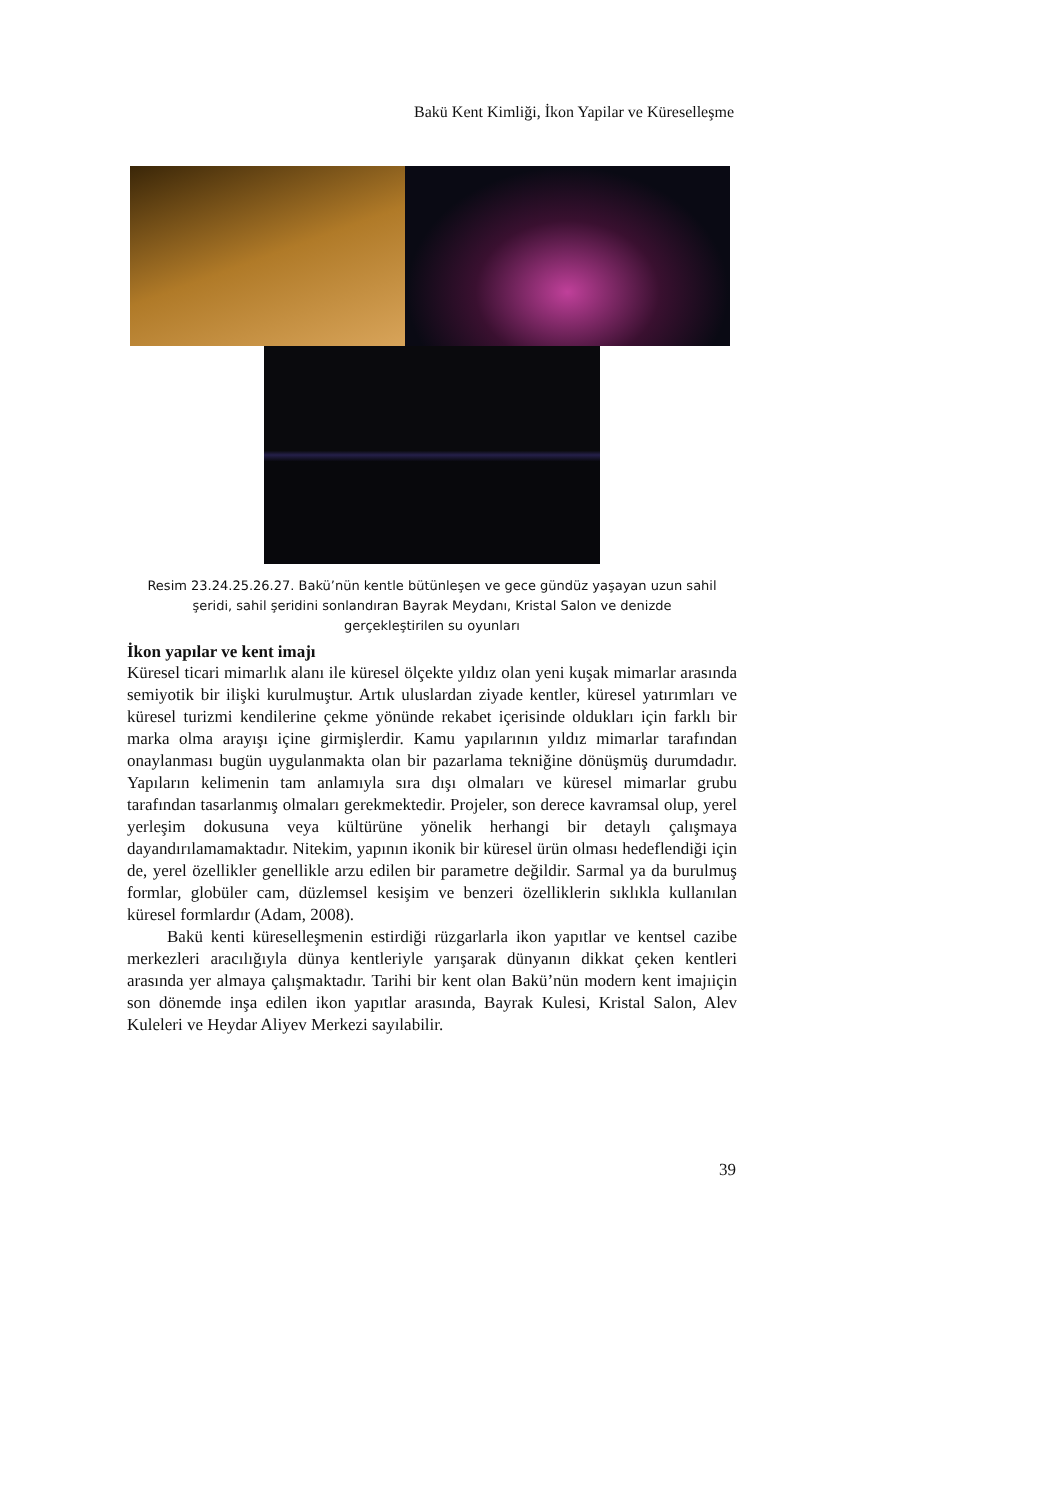Bakü Kent Kimliği, İkon Yapilar ve Küreselleşme
Resim 23.24.25.26.27. Bakü’nün kentle bütünleşen ve gece gündüz yaşayan uzun sahil şeridi, sahil şeridini sonlandıran Bayrak Meydanı, Kristal Salon ve denizde gerçekleştirilen su oyunları
İkon yapılar ve kent imajı
Küresel ticari mimarlık alanı ile küresel ölçekte yıldız olan yeni kuşak mimarlar arasında semiyotik bir ilişki kurulmuştur. Artık uluslardan ziyade kentler, küresel yatırımları ve küresel turizmi kendilerine çekme yönünde rekabet içerisinde oldukları için farklı bir marka olma arayışı içine girmişlerdir. Kamu yapılarının yıldız mimarlar tarafından onaylanması bugün uygulanmakta olan bir pazarlama tekniğine dönüşmüş durumdadır. Yapıların kelimenin tam anlamıyla sıra dışı olmaları ve küresel mimarlar grubu tarafından tasarlanmış olmaları gerekmektedir. Projeler, son derece kavramsal olup, yerel yerleşim dokusuna veya kültürüne yönelik herhangi bir detaylı çalışmaya dayandırılamamaktadır. Nitekim, yapının ikonik bir küresel ürün olması hedeflendiği için de, yerel özellikler genellikle arzu edilen bir parametre değildir. Sarmal ya da burulmuş formlar, globüler cam, düzlemsel kesişim ve benzeri özelliklerin sıklıkla kullanılan küresel formlardır (Adam, 2008).
Bakü kenti küreselleşmenin estirdiği rüzgarlarla ikon yapıtlar ve kentsel cazibe merkezleri aracılığıyla dünya kentleriyle yarışarak dünyanın dikkat çeken kentleri arasında yer almaya çalışmaktadır. Tarihi bir kent olan Bakü’nün modern kent imajıiçin son dönemde inşa edilen ikon yapıtlar arasında, Bayrak Kulesi, Kristal Salon, Alev Kuleleri ve Heydar Aliyev Merkezi sayılabilir.
39